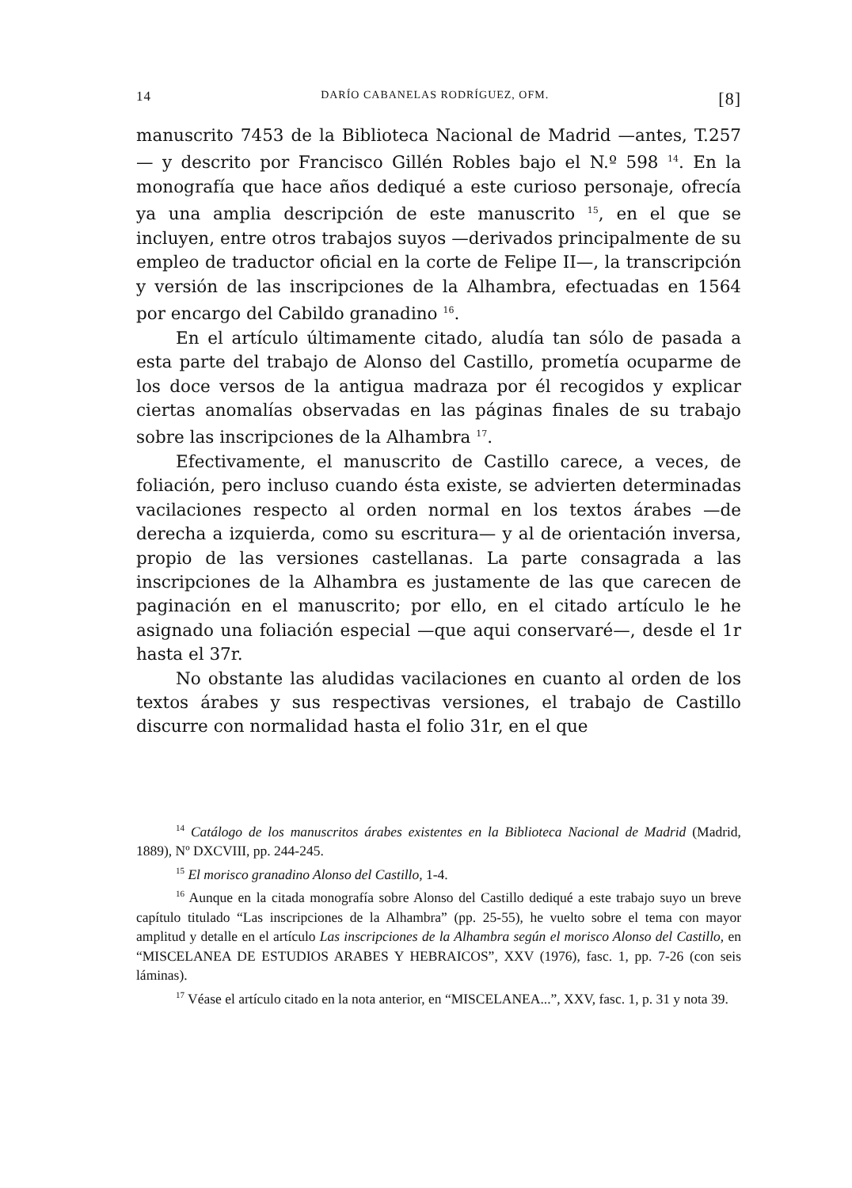14 DARÍO CABANELAS RODRÍGUEZ, OFM. [8]
manuscrito 7453 de la Biblioteca Nacional de Madrid —antes, T.257— y descrito por Francisco Gillén Robles bajo el N.º 598 <sup>14</sup>. En la monografía que hace años dediqué a este curioso personaje, ofrecía ya una amplia descripción de este manuscrito <sup>15</sup>, en el que se incluyen, entre otros trabajos suyos —derivados principalmente de su empleo de traductor oficial en la corte de Felipe II—, la transcripción y versión de las inscripciones de la Alhambra, efectuadas en 1564 por encargo del Cabildo granadino <sup>16</sup>.
En el artículo últimamente citado, aludía tan sólo de pasada a esta parte del trabajo de Alonso del Castillo, prometía ocuparme de los doce versos de la antigua madraza por él recogidos y explicar ciertas anomalías observadas en las páginas finales de su trabajo sobre las inscripciones de la Alhambra <sup>17</sup>.
Efectivamente, el manuscrito de Castillo carece, a veces, de foliación, pero incluso cuando ésta existe, se advierten determinadas vacilaciones respecto al orden normal en los textos árabes —de derecha a izquierda, como su escritura— y al de orientación inversa, propio de las versiones castellanas. La parte consagrada a las inscripciones de la Alhambra es justamente de las que carecen de paginación en el manuscrito; por ello, en el citado artículo le he asignado una foliación especial —que aqui conservaré—, desde el 1r hasta el 37r.
No obstante las aludidas vacilaciones en cuanto al orden de los textos árabes y sus respectivas versiones, el trabajo de Castillo discurre con normalidad hasta el folio 31r, en el que
<sup>14</sup> Catálogo de los manuscritos árabes existentes en la Biblioteca Nacional de Madrid (Madrid, 1889), Nº DXCVIII, pp. 244-245.
<sup>15</sup> El morisco granadino Alonso del Castillo, 1-4.
<sup>16</sup> Aunque en la citada monografía sobre Alonso del Castillo dediqué a este trabajo suyo un breve capítulo titulado “Las inscripciones de la Alhambra” (pp. 25-55), he vuelto sobre el tema con mayor amplitud y detalle en el artículo Las inscripciones de la Alhambra según el morisco Alonso del Castillo, en “MISCELANEA DE ESTUDIOS ARABES Y HEBRAICOS”, XXV (1976), fasc. 1, pp. 7-26 (con seis láminas).
<sup>17</sup> Véase el artículo citado en la nota anterior, en “MISCELANEA...”, XXV, fasc. 1, p. 31 y nota 39.